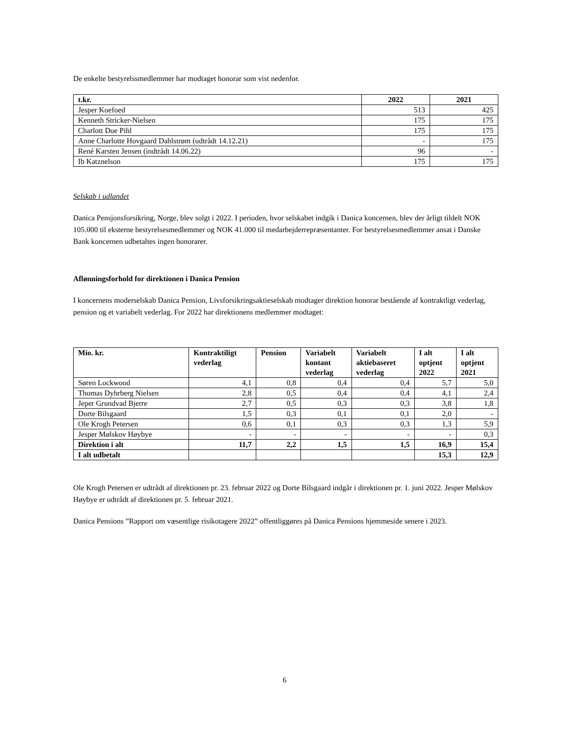De enkelte bestyrelssmedlemmer har modtaget honorar som vist nedenfor.
| t.kr. | 2022 | 2021 |
| --- | --- | --- |
| Jesper Koefoed | 513 | 425 |
| Kenneth Stricker-Nielsen | 175 | 175 |
| Charlott Due Pihl | 175 | 175 |
| Anne Charlotte Hovgaard Dahlstrøm (udtrådt 14.12.21) | - | 175 |
| René Karsten Jensen (indtrådt 14.06.22) | 96 | - |
| Ib Katznelson | 175 | 175 |
Selskab i udlandet
Danica Pensjonsforsikring, Norge, blev solgt i 2022. I perioden, hvor selskabet indgik i Danica koncernen, blev der årligt tildelt NOK 105.000 til eksterne bestyrelsesmedlemmer og NOK 41.000 til medarbejderrepræsentanter. For bestyrelsesmedlemmer ansat i Danske Bank koncernen udbetaltes ingen honorarer.
Aflønningsforhold for direktionen i Danica Pension
I koncernens moderselskab Danica Pension, Livsforsikringsaktieselskab modtager direktion honorar bestående af kontraktligt vederlag, pension og et variabelt vederlag. For 2022 har direktionens medlemmer modtaget:
| Mio. kr. | Kontraktiligt vederlag | Pension | Variabelt kontant vederlag | Variabelt aktiebaseret vederlag | I alt optjent 2022 | I alt optjent 2021 |
| --- | --- | --- | --- | --- | --- | --- |
| Søren Lockwood | 4,1 | 0,8 | 0,4 | 0,4 | 5,7 | 5,0 |
| Thomas Dyhrberg Nielsen | 2,8 | 0,5 | 0,4 | 0,4 | 4,1 | 2,4 |
| Jeper Grundvad Bjerre | 2,7 | 0,5 | 0,3 | 0,3 | 3,8 | 1,8 |
| Dorte Bilsgaard | 1,5 | 0,3 | 0,1 | 0,1 | 2,0 | - |
| Ole Krogh Petersen | 0,6 | 0,1 | 0,3 | 0,3 | 1,3 | 5,9 |
| Jesper Mølskov Høybye | - | - | - | - | - | 0,3 |
| Direktion i alt | 11,7 | 2,2 | 1,5 | 1,5 | 16,9 | 15,4 |
| I alt udbetalt | | | | | 15,3 | 12,9 |
Ole Krogh Petersen er udtrådt af direktionen pr. 23. februar 2022 og Dorte Bilsgaard indgår i direktionen pr. 1. juni 2022. Jesper Mølskov Høybye er udtrådt af direktionen pr. 5. februar 2021.
Danica Pensions ”Rapport om væsentlige risikotagere 2022” offentliggøres på Danica Pensions hjemmeside senere i 2023.
6